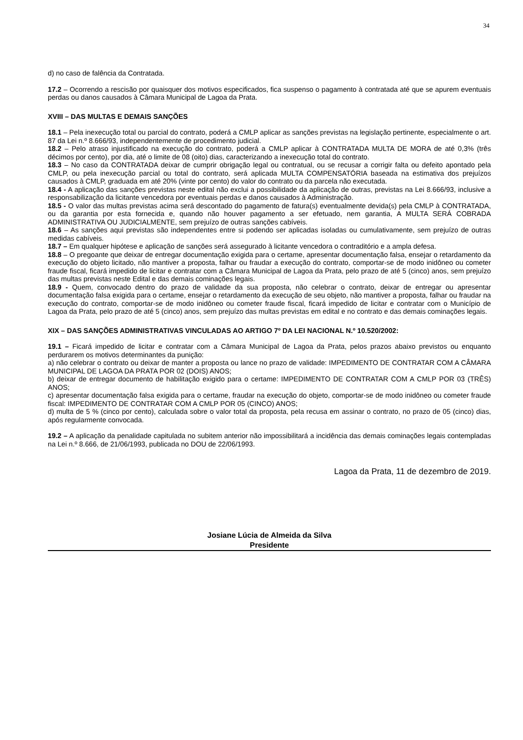34
d) no caso de falência da Contratada.
17.2 – Ocorrendo a rescisão por quaisquer dos motivos especificados, fica suspenso o pagamento à contratada até que se apurem eventuais perdas ou danos causados à Câmara Municipal de Lagoa da Prata.
XVIII – DAS MULTAS E DEMAIS SANÇÕES
18.1 – Pela inexecução total ou parcial do contrato, poderá a CMLP aplicar as sanções previstas na legislação pertinente, especialmente o art. 87 da Lei n.º 8.666/93, independentemente de procedimento judicial.
18.2 – Pelo atraso injustificado na execução do contrato, poderá a CMLP aplicar à CONTRATADA MULTA DE MORA de até 0,3% (três décimos por cento), por dia, até o limite de 08 (oito) dias, caracterizando a inexecução total do contrato.
18.3 – No caso da CONTRATADA deixar de cumprir obrigação legal ou contratual, ou se recusar a corrigir falta ou defeito apontado pela CMLP, ou pela inexecução parcial ou total do contrato, será aplicada MULTA COMPENSATÓRIA baseada na estimativa dos prejuízos causados à CMLP, graduada em até 20% (vinte por cento) do valor do contrato ou da parcela não executada.
18.4 - A aplicação das sanções previstas neste edital não exclui a possibilidade da aplicação de outras, previstas na Lei 8.666/93, inclusive a responsabilização da licitante vencedora por eventuais perdas e danos causados à Administração.
18.5 - O valor das multas previstas acima será descontado do pagamento de fatura(s) eventualmente devida(s) pela CMLP à CONTRATADA, ou da garantia por esta fornecida e, quando não houver pagamento a ser efetuado, nem garantia, A MULTA SERÁ COBRADA ADMINISTRATIVA OU JUDICIALMENTE, sem prejuízo de outras sanções cabíveis.
18.6 – As sanções aqui previstas são independentes entre si podendo ser aplicadas isoladas ou cumulativamente, sem prejuízo de outras medidas cabíveis.
18.7 – Em qualquer hipótese e aplicação de sanções será assegurado à licitante vencedora o contraditório e a ampla defesa.
18.8 – O pregoante que deixar de entregar documentação exigida para o certame, apresentar documentação falsa, ensejar o retardamento da execução do objeto licitado, não mantiver a proposta, falhar ou fraudar a execução do contrato, comportar-se de modo inidôneo ou cometer fraude fiscal, ficará impedido de licitar e contratar com a Câmara Municipal de Lagoa da Prata, pelo prazo de até 5 (cinco) anos, sem prejuízo das multas previstas neste Edital e das demais cominações legais.
18.9 - Quem, convocado dentro do prazo de validade da sua proposta, não celebrar o contrato, deixar de entregar ou apresentar documentação falsa exigida para o certame, ensejar o retardamento da execução de seu objeto, não mantiver a proposta, falhar ou fraudar na execução do contrato, comportar-se de modo inidôneo ou cometer fraude fiscal, ficará impedido de licitar e contratar com o Município de Lagoa da Prata, pelo prazo de até 5 (cinco) anos, sem prejuízo das multas previstas em edital e no contrato e das demais cominações legais.
XIX – DAS SANÇÕES ADMINISTRATIVAS VINCULADAS AO ARTIGO 7º DA LEI NACIONAL N.º 10.520/2002:
19.1 – Ficará impedido de licitar e contratar com a Câmara Municipal de Lagoa da Prata, pelos prazos abaixo previstos ou enquanto perdurarem os motivos determinantes da punição:
a) não celebrar o contrato ou deixar de manter a proposta ou lance no prazo de validade: IMPEDIMENTO DE CONTRATAR COM A CÂMARA MUNICIPAL DE LAGOA DA PRATA POR 02 (DOIS) ANOS;
b) deixar de entregar documento de habilitação exigido para o certame: IMPEDIMENTO DE CONTRATAR COM A CMLP POR 03 (TRÊS) ANOS;
c) apresentar documentação falsa exigida para o certame, fraudar na execução do objeto, comportar-se de modo inidôneo ou cometer fraude fiscal: IMPEDIMENTO DE CONTRATAR COM A CMLP POR 05 (CINCO) ANOS;
d) multa de 5 % (cinco por cento), calculada sobre o valor total da proposta, pela recusa em assinar o contrato, no prazo de 05 (cinco) dias, após regularmente convocada.
19.2 – A aplicação da penalidade capitulada no subitem anterior não impossibilitará a incidência das demais cominações legais contempladas na Lei n.º 8.666, de 21/06/1993, publicada no DOU de 22/06/1993.
Lagoa da Prata, 11 de dezembro de 2019.
Josiane Lúcia de Almeida da Silva
Presidente